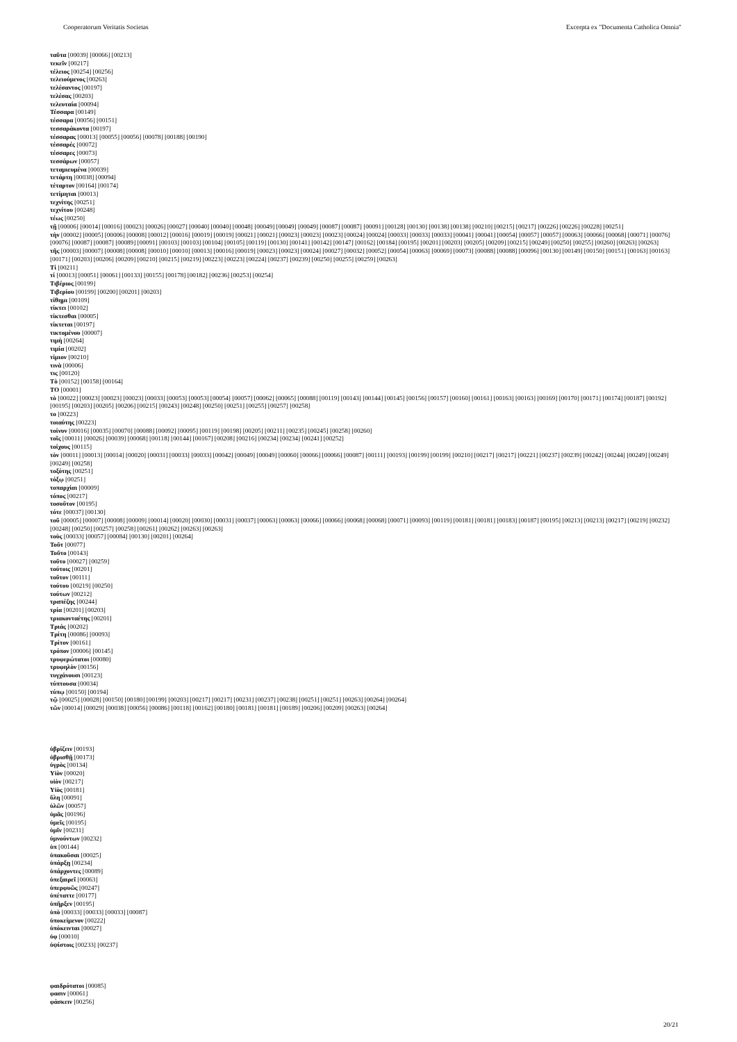Cooperatorum Veritatis Societas Excerpta ex "Documenta Catholica Omnia"
ταῦτα [00039] [00066] [00213]
τεκεῖν [00217]
τέλειος [00254] [00256]
τελειούμενος [00263]
τελέσαντος [00197]
τελέσας [00203]
τελευταία [00094]
Τέσσαρα [00149]
τέσσαρα [00056] [00151]
τεσσαράκοντα [00197]
τέσσαρας [00013] [00055] [00056] [00078] [00188] [00190]
τέσσαρές [00072]
τέσσαρες [00073]
τεσσάρων [00057]
τεταμιευμένα [00039]
τετάρτη [00038] [00094]
τέταρτον [00164] [00174]
τετίμηται [00013]
τεχνίτης [00251]
τεχνίτου [00248]
τέως [00250]
τῇ [00006] [00014] [00016] [00023] [00026] [00027] [00040] [00040] [00048] [00049] [00049] [00049] [00087] [00087] [00091] [00128] [00130] [00138] [00138] [00210] [00215] [00217] [00226] [00226] [00228] [00251]
τὴν [00002] [00005] [00006] [00008] [00012] [00016] [00019] [00019] [00021] [00021] [00023] [00023] [00023] [00024] [00024] [00033] [00033] [00033] [00041] [00041] [00054] [00057] [00057] [00063] [00066] [00068] [00071] [00076] [00076] [00087] [00087] [00089] [00091] [00103] [00103] [00104] [00105] [00119] [00130] [00141] [00142] [00147] [00162] [00184] [00195] [00201] [00203] [00205] [00209] [00215] [00249] [00250] [00255] [00260] [00263] [00263]
τῆς [00003] [00007] [00008] [00008] [00010] [00010] [00013] [00016] [00019] [00023] [00023] [00024] [00027] [00032] [00052] [00054] [00063] [00069] [00073] [00088] [00088] [00096] [00130] [00149] [00150] [00151] [00163] [00163] [00171] [00203] [00206] [00209] [00210] [00215] [00219] [00223] [00223] [00224] [00237] [00239] [00250] [00255] [00259] [00263]
Τί [00211]
τί [00013] [00051] [00061] [00133] [00155] [00178] [00182] [00236] [00253] [00254]
Τιβέριος [00199]
Τιβερίου [00199] [00200] [00201] [00203]
τίθημι [00109]
τίκτει [00102]
τίκτεσθαι [00005]
τίκτεται [00197]
τικτομένου [00007]
τιμὴ [00264]
τιμία [00202]
τίμιον [00210]
τινὰ [00006]
τις [00120]
Τὸ [00152] [00158] [00164]
ΤΟ [00001]
τὸ [00022] [00023] [00023] [00023] [00033] [00053] [00053] [00054] [00057] [00062] [00065] [00088] [00119] [00143] [00144] [00145] [00156] [00157] [00160] [00161] [00163] [00163] [00169] [00170] [00171] [00174] [00187] [00192] [00195] [00203] [00205] [00206] [00215] [00243] [00248] [00250] [00251] [00255] [00257] [00258]
το [00223]
τοιαύτης [00223]
τοίνυν [00016] [00035] [00070] [00088] [00092] [00095] [00119] [00198] [00205] [00211] [00235] [00245] [00258] [00260]
τοῖς [00011] [00026] [00039] [00068] [00118] [00144] [00167] [00208] [00216] [00234] [00234] [00241] [00252]
τοίχους [00115]
τὸν [00011] [00013] [00014] [00020] [00031] [00033] [00033] [00042] [00049] [00049] [00060] [00066] [00066] [00087] [00111] [00193] [00199] [00199] [00210] [00217] [00217] [00221] [00237] [00239] [00242] [00244] [00249] [00249] [00249] [00258]
τοξότης [00251]
τόξῳ [00251]
τοπαρχίαι [00009]
τόπος [00217]
τοσοῦτον [00195]
τότε [00037] [00130]
τοῦ [00005] [00007] [00008] [00009] [00014] [00020] [00030] [00031] [00037] [00063] [00063] [00066] [00066] [00068] [00068] [00071] [00093] [00119] [00181] [00181] [00183] [00187] [00195] [00213] [00213] [00217] [00219] [00232] [00248] [00250] [00257] [00258] [00261] [00262] [00263] [00263]
τοὺς [00033] [00057] [00084] [00130] [00201] [00264]
Τοῦτ [00077]
Τοῦτο [00143]
τοῦτο [00027] [00259]
τούτοις [00201]
τοῦτον [00111]
τούτου [00219] [00250]
τούτων [00212]
τραπέζης [00244]
τρία [00201] [00203]
τριακονταέτης [00201]
Τριάς [00202]
Τρίτη [00086] [00093]
Τρίτον [00161]
τρόπον [00006] [00145]
τρυφερώτατοι [00080]
τρυφηλὸν [00156]
τυγχάνουσι [00123]
τύπτουσα [00034]
τύπῳ [00150] [00194]
τῷ [00025] [00028] [00150] [00180] [00199] [00203] [00217] [00217] [00231] [00237] [00238] [00251] [00251] [00263] [00264] [00264]
τῶν [00014] [00029] [00038] [00056] [00086] [00118] [00162] [00180] [00181] [00181] [00189] [00206] [00209] [00263] [00264]
ὑβρίζειν [00193]
ὑβρισθῇ [00173]
ὑγρὸς [00134]
Υἱὸν [00020]
υἱὸν [00217]
Υἱὸς [00181]
ὕλη [00091]
ὑλῶν [00057]
ὑμᾶς [00196]
ὑμεῖς [00195]
ὑμῖν [00231]
ὑμνούντων [00232]
ὑπ [00144]
ὑπακοῦσαι [00025]
ὑπάρξῃ [00234]
ὑπάρχοντες [00089]
ὑπεξαιρεῖ [00063]
ὑπερφυῶς [00247]
ὑπέταττε [00177]
ὑπῆρξεν [00195]
ὑπὸ [00033] [00033] [00033] [00087]
ὑποκείμενον [00222]
ὑπόκεινται [00027]
ὑφ [00010]
ὑψίστοις [00233] [00237]
φαιδρότατοι [00085]
φασιν [00061]
φάσκειν [00256]
20/21